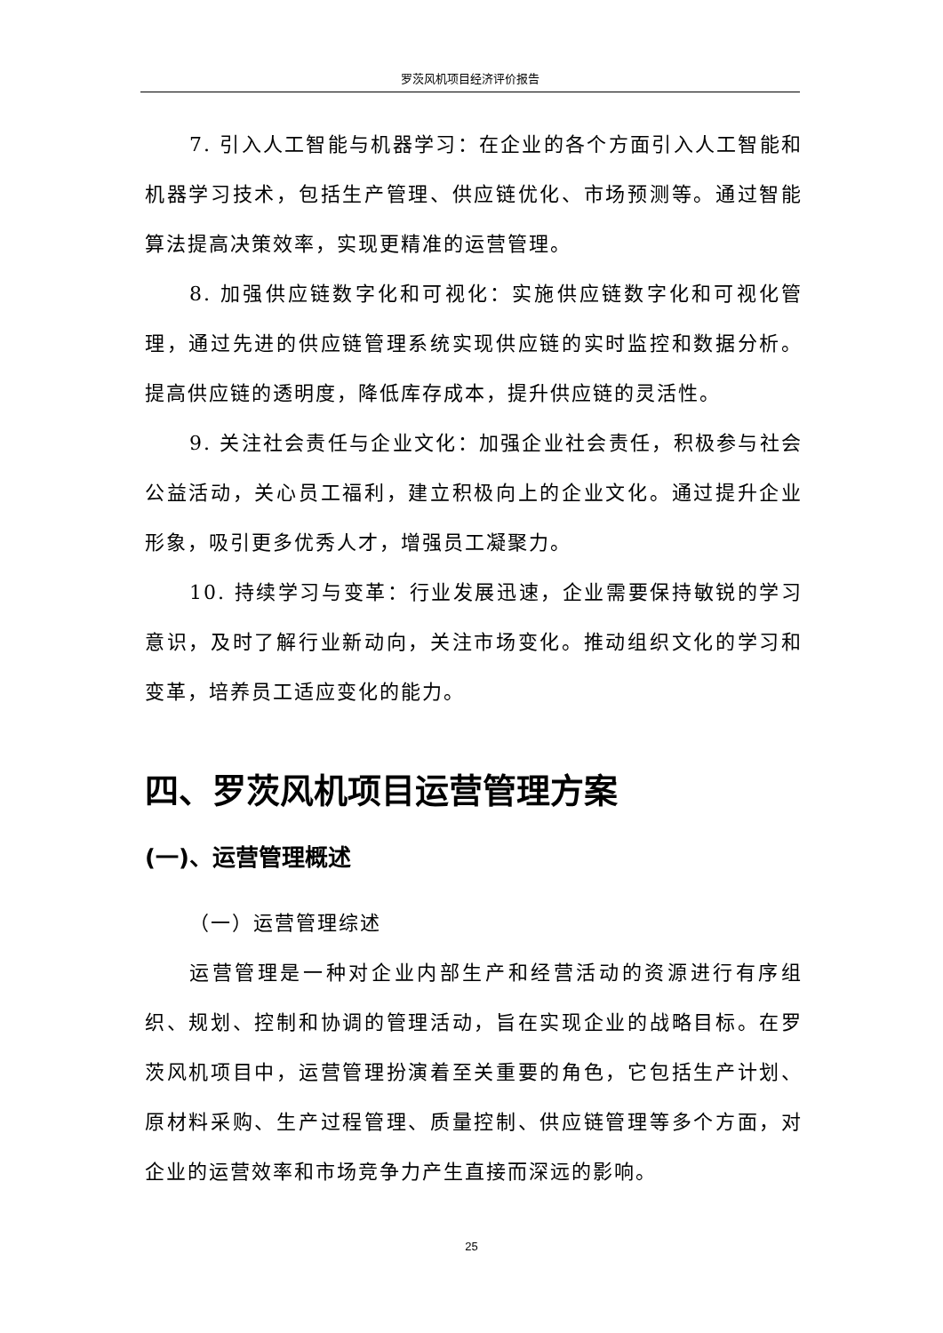罗茨风机项目经济评价报告
7. 引入人工智能与机器学习：在企业的各个方面引入人工智能和机器学习技术，包括生产管理、供应链优化、市场预测等。通过智能算法提高决策效率，实现更精准的运营管理。
8. 加强供应链数字化和可视化：实施供应链数字化和可视化管理，通过先进的供应链管理系统实现供应链的实时监控和数据分析。提高供应链的透明度，降低库存成本，提升供应链的灵活性。
9. 关注社会责任与企业文化：加强企业社会责任，积极参与社会公益活动，关心员工福利，建立积极向上的企业文化。通过提升企业形象，吸引更多优秀人才，增强员工凝聚力。
10. 持续学习与变革：行业发展迅速，企业需要保持敏锐的学习意识，及时了解行业新动向，关注市场变化。推动组织文化的学习和变革，培养员工适应变化的能力。
四、罗茨风机项目运营管理方案
(一)、运营管理概述
（一）运营管理综述
运营管理是一种对企业内部生产和经营活动的资源进行有序组织、规划、控制和协调的管理活动，旨在实现企业的战略目标。在罗茨风机项目中，运营管理扮演着至关重要的角色，它包括生产计划、原材料采购、生产过程管理、质量控制、供应链管理等多个方面，对企业的运营效率和市场竞争力产生直接而深远的影响。
25